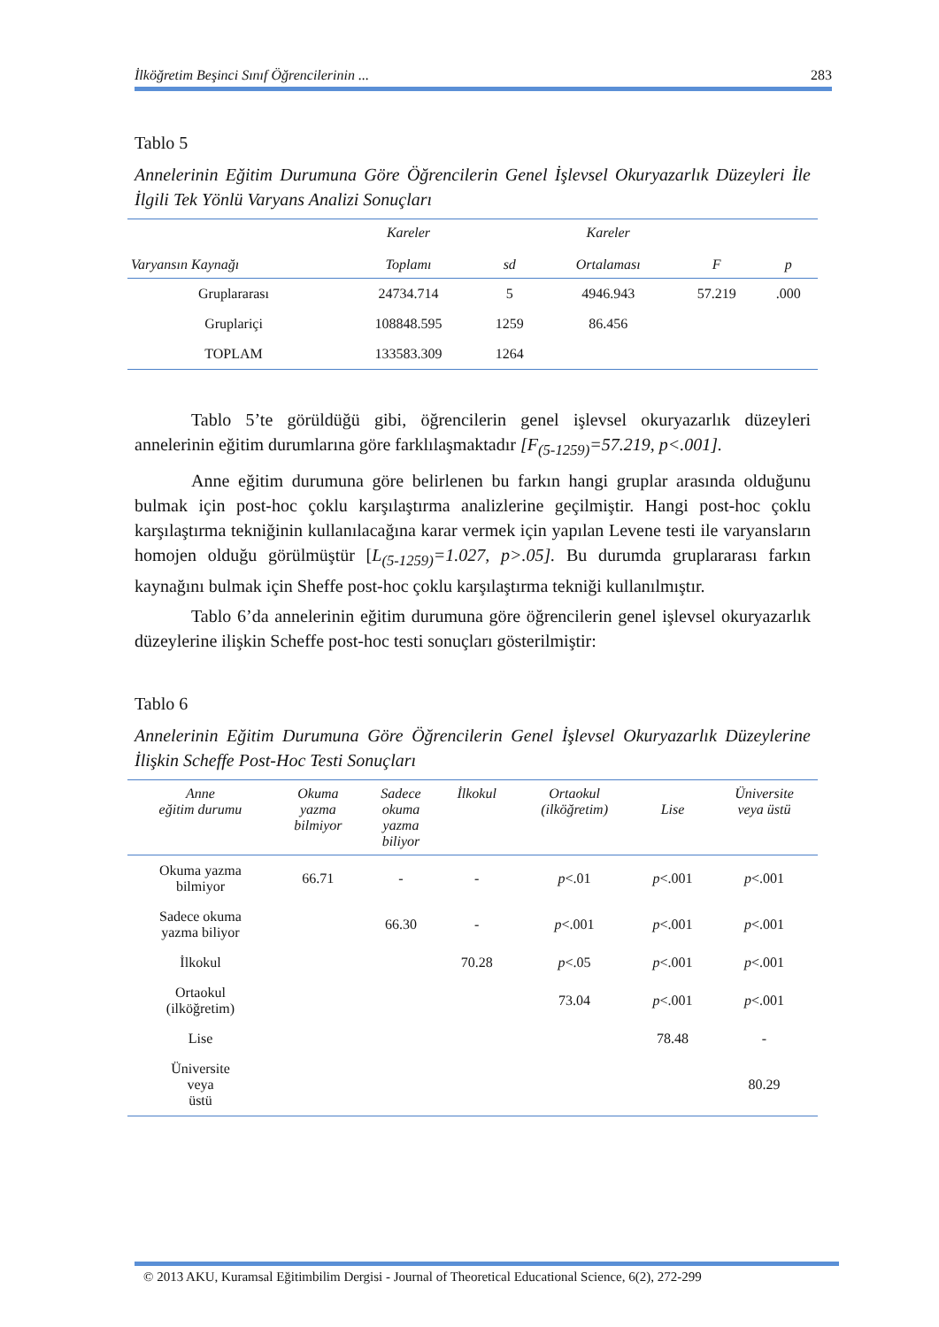İlköğretim Beşinci Sınıf Öğrencilerinin ... 283
Tablo 5
Annelerinin Eğitim Durumuna Göre Öğrencilerin Genel İşlevsel Okuryazarlık Düzeyleri İle İlgili Tek Yönlü Varyans Analizi Sonuçları
| Varyansın Kaynağı | Kareler Toplamı | sd | Kareler Ortalaması | F | p |
| --- | --- | --- | --- | --- | --- |
| Gruplararası | 24734.714 | 5 | 4946.943 | 57.219 | .000 |
| Gruplariçi | 108848.595 | 1259 | 86.456 | | |
| TOPLAM | 133583.309 | 1264 | | | |
Tablo 5’te görüldüğü gibi, öğrencilerin genel işlevsel okuryazarlık düzeyleri annelerinin eğitim durumlarına göre farklılaşmaktadır [F<sub>(5-1259)</sub>=57.219, p<.001].
Anne eğitim durumuna göre belirlenen bu farkın hangi gruplar arasında olduğunu bulmak için post-hoc çoklu karşılaştırma analizlerine geçilmiştir. Hangi post-hoc çoklu karşılaştırma tekniğinin kullanılacağına karar vermek için yapılan Levene testi ile varyansların homojen olduğu görülmüştür [L<sub>(5-1259)</sub>=1.027, p>.05]. Bu durumda gruplararası farkın kaynağını bulmak için Sheffe post-hoc çoklu karşılaştırma tekniği kullanılmıştır.
Tablo 6’da annelerinin eğitim durumuna göre öğrencilerin genel işlevsel okuryazarlık düzeylerine ilişkin Scheffe post-hoc testi sonuçları gösterilmiştir:
Tablo 6
Annelerinin Eğitim Durumuna Göre Öğrencilerin Genel İşlevsel Okuryazarlık Düzeylerine İlişkin Scheffe Post-Hoc Testi Sonuçları
| Anne eğitim durumu | Okuma yazma bilmiyor | Sadece okuma yazma biliyor | İlkokul | Ortaokul (ilköğretim) | Lise | Üniversite veya üstü |
| --- | --- | --- | --- | --- | --- | --- |
| Okuma yazma bilmiyor | 66.71 | - | - | p <.01 | p <.001 | p <.001 |
| Sadece okuma yazma biliyor | | 66.30 | - | p <.001 | p <.001 | p <.001 |
| İlkokul | | | 70.28 | p <.05 | p <.001 | p <.001 |
| Ortaokul (ilköğretim) | | | | 73.04 | p <.001 | p <.001 |
| Lise | | | | | 78.48 | - |
| Üniversite veya üstü | | | | | | 80.29 |
© 2013 AKU, Kuramsal Eğitimbilim Dergisi - Journal of Theoretical Educational Science, 6(2), 272-299